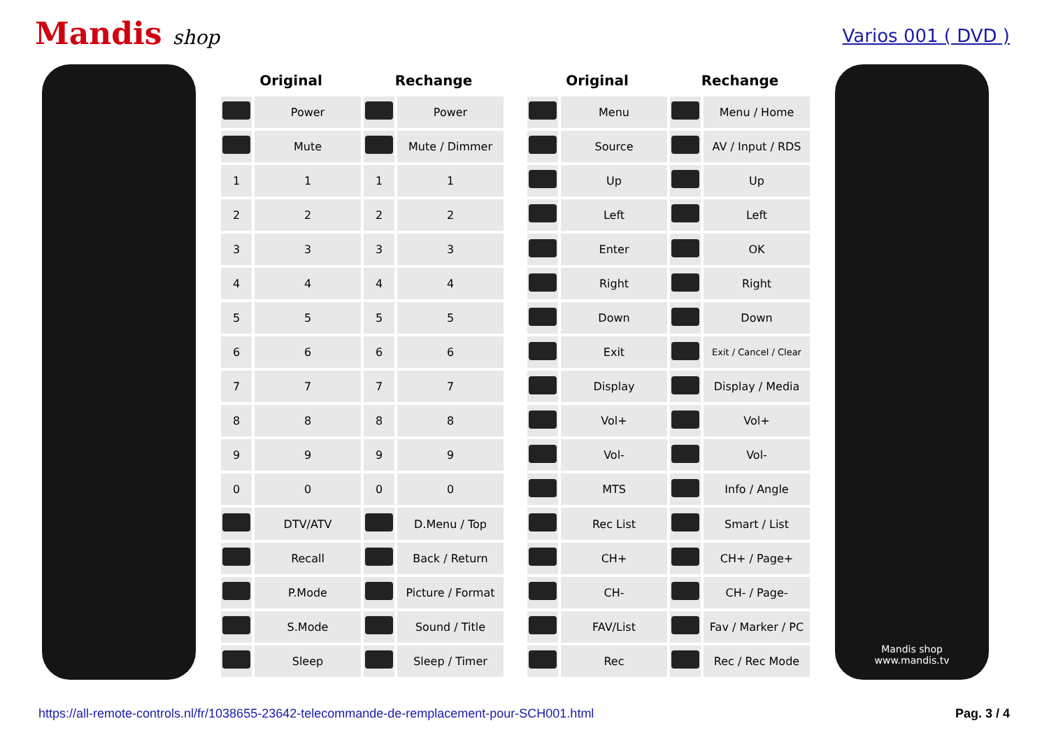Mandis shop
Varios 001 ( DVD )
| Original | | Rechange | |
| --- | --- | --- | --- |
| | Power | | Power |
| | Mute | | Mute / Dimmer |
| 1 | 1 | 1 | 1 |
| 2 | 2 | 2 | 2 |
| 3 | 3 | 3 | 3 |
| 4 | 4 | 4 | 4 |
| 5 | 5 | 5 | 5 |
| 6 | 6 | 6 | 6 |
| 7 | 7 | 7 | 7 |
| 8 | 8 | 8 | 8 |
| 9 | 9 | 9 | 9 |
| 0 | 0 | 0 | 0 |
| | DTV/ATV | | D.Menu / Top |
| | Recall | | Back / Return |
| | P.Mode | | Picture / Format |
| | S.Mode | | Sound / Title |
| | Sleep | | Sleep / Timer |
| Original | | Rechange | |
| --- | --- | --- | --- |
| | Menu | | Menu / Home |
| | Source | | AV / Input / RDS |
| | Up | | Up |
| | Left | | Left |
| | Enter | | OK |
| | Right | | Right |
| | Down | | Down |
| | Exit | | Exit / Cancel / Clear |
| | Display | | Display / Media |
| | Vol+ | | Vol+ |
| | Vol- | | Vol- |
| | MTS | | Info / Angle |
| | Rec List | | Smart / List |
| | CH+ | | CH+ / Page+ |
| | CH- | | CH- / Page- |
| | FAV/List | | Fav / Marker / PC |
| | Rec | | Rec / Rec Mode |
Mandis shop
www.mandis.tv
https://all-remote-controls.nl/fr/1038655-23642-telecommande-de-remplacement-pour-SCH001.html Pag. 3 / 4